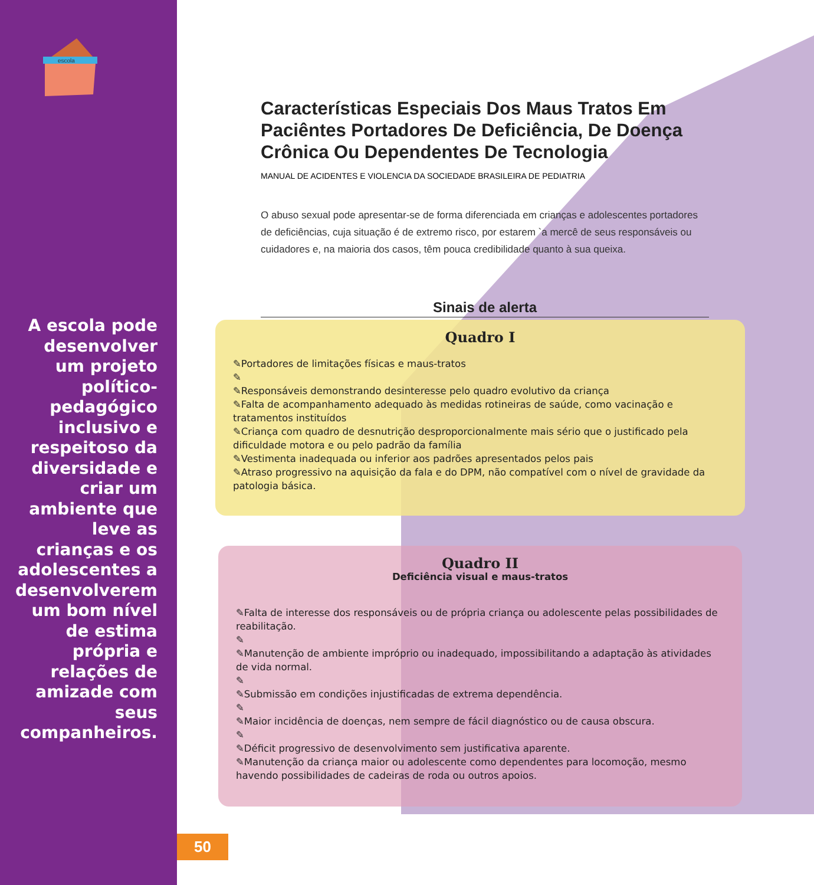escola
A escola pode desenvolver um projeto político-pedagógico inclusivo e respeitoso da diversidade e criar um ambiente que leve as crianças e os adolescentes a desenvolverem um bom nível de estima própria e relações de amizade com seus companheiros.
Características Especiais Dos Maus Tratos Em Paciêntes Portadores De Deficiência, De Doença Crônica Ou Dependentes De Tecnologia
MANUAL DE ACIDENTES E VIOLENCIA DA SOCIEDADE BRASILEIRA DE PEDIATRIA
O abuso sexual pode apresentar-se de forma diferenciada em crianças e adolescentes portadores de deficiências, cuja situação é de extremo risco, por estarem `a mercê de seus responsáveis ou cuidadores e, na maioria dos casos, têm pouca credibilidade quanto à sua queixa.
Sinais de alerta
Quadro I
✎Portadores de limitações físicas e maus-tratos
✎
✎Responsáveis demonstrando desinteresse pelo quadro evolutivo da criança
✎Falta de acompanhamento adequado às medidas rotineiras de saúde, como vacinação e tratamentos instituídos
✎Criança com quadro de desnutrição desproporcionalmente mais sério que o justificado pela dificuldade motora e ou pelo padrão da família
✎Vestimenta inadequada ou inferior aos padrões apresentados pelos pais
✎Atraso progressivo na aquisição da fala e do DPM, não compatível com o nível de gravidade da patologia básica.
Quadro II
Deficiência visual e maus-tratos
✎Falta de interesse dos responsáveis ou de própria criança ou adolescente pelas possibilidades de reabilitação.
✎
✎Manutenção de ambiente impróprio ou inadequado, impossibilitando a adaptação às atividades de vida normal.
✎
✎Submissão em condições injustificadas de extrema dependência.
✎
✎Maior incidência de doenças, nem sempre de fácil diagnóstico ou de causa obscura.
✎
✎Déficit progressivo de desenvolvimento sem justificativa aparente.
✎Manutenção da criança maior ou adolescente como dependentes para locomoção, mesmo havendo possibilidades de cadeiras de roda ou outros apoios.
50